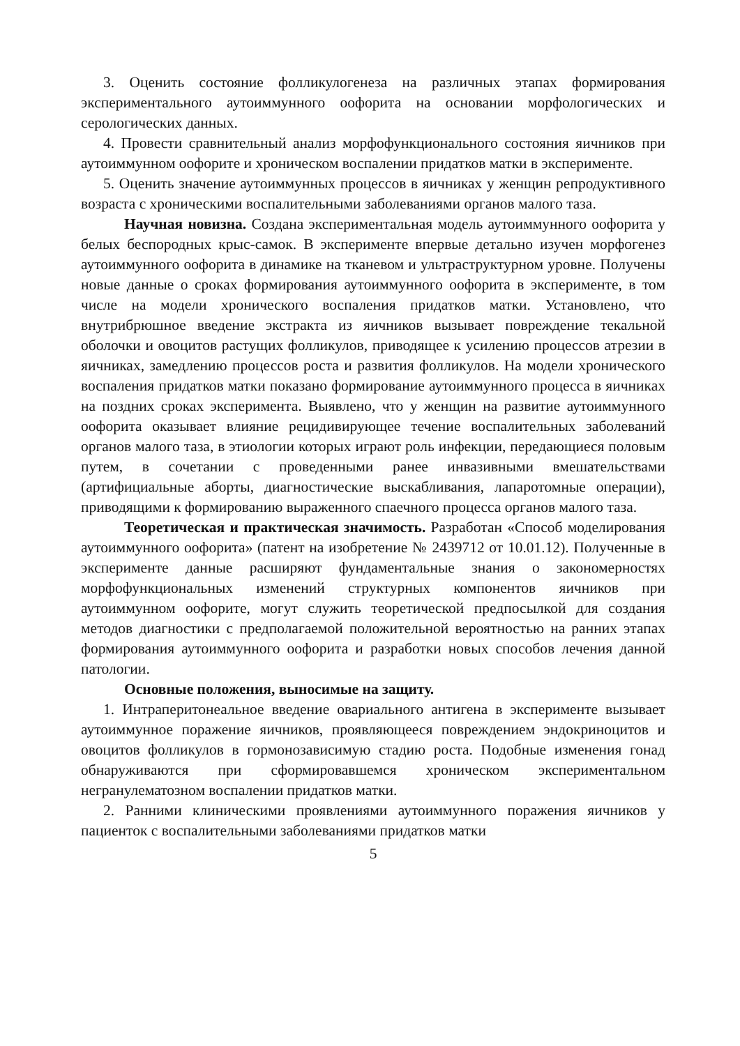3. Оценить состояние фолликулогенеза на различных этапах формирования экспериментального аутоиммунного оофорита на основании морфологических и серологических данных.
4. Провести сравнительный анализ морфофункционального состояния яичников при аутоиммунном оофорите и хроническом воспалении придатков матки в эксперименте.
5. Оценить значение аутоиммунных процессов в яичниках у женщин репродуктивного возраста с хроническими воспалительными заболеваниями органов малого таза.
Научная новизна. Создана экспериментальная модель аутоиммунного оофорита у белых беспородных крыс-самок. В эксперименте впервые детально изучен морфогенез аутоиммунного оофорита в динамике на тканевом и ультраструктурном уровне. Получены новые данные о сроках формирования аутоиммунного оофорита в эксперименте, в том числе на модели хронического воспаления придатков матки. Установлено, что внутрибрюшное введение экстракта из яичников вызывает повреждение текальной оболочки и овоцитов растущих фолликулов, приводящее к усилению процессов атрезии в яичниках, замедлению процессов роста и развития фолликулов. На модели хронического воспаления придатков матки показано формирование аутоиммунного процесса в яичниках на поздних сроках эксперимента. Выявлено, что у женщин на развитие аутоиммунного оофорита оказывает влияние рецидивирующее течение воспалительных заболеваний органов малого таза, в этиологии которых играют роль инфекции, передающиеся половым путем, в сочетании с проведенными ранее инвазивными вмешательствами (артифициальные аборты, диагностические выскабливания, лапаротомные операции), приводящими к формированию выраженного спаечного процесса органов малого таза.
Теоретическая и практическая значимость. Разработан «Способ моделирования аутоиммунного оофорита» (патент на изобретение № 2439712 от 10.01.12). Полученные в эксперименте данные расширяют фундаментальные знания о закономерностях морфофункциональных изменений структурных компонентов яичников при аутоиммунном оофорите, могут служить теоретической предпосылкой для создания методов диагностики с предполагаемой положительной вероятностью на ранних этапах формирования аутоиммунного оофорита и разработки новых способов лечения данной патологии.
Основные положения, выносимые на защиту.
1. Интраперитонеальное введение овариального антигена в эксперименте вызывает аутоиммунное поражение яичников, проявляющееся повреждением эндокриноцитов и овоцитов фолликулов в гормонозависимую стадию роста. Подобные изменения гонад обнаруживаются при сформировавшемся хроническом экспериментальном негранулематозном воспалении придатков матки.
2. Ранними клиническими проявлениями аутоиммунного поражения яичников у пациенток с воспалительными заболеваниями придатков матки
5